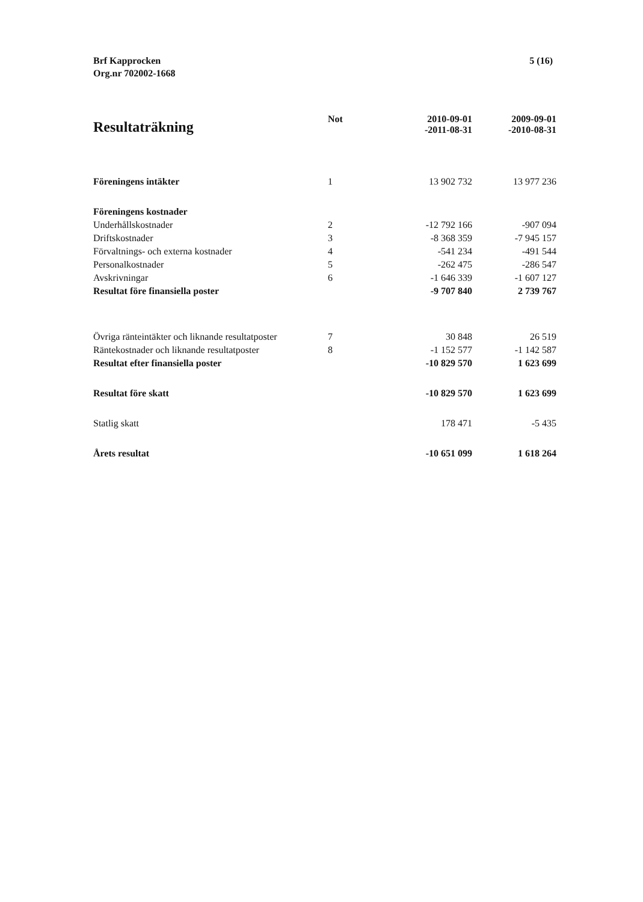Brf Kapprocken
Org.nr 702002-1668
5 (16)
| Resultaträkning | Not | 2010-09-01 -2011-08-31 | 2009-09-01 -2010-08-31 |
| --- | --- | --- | --- |
| Föreningens intäkter | 1 | 13 902 732 | 13 977 236 |
| Föreningens kostnader | | | |
| Underhållskostnader | 2 | -12 792 166 | -907 094 |
| Driftskostnader | 3 | -8 368 359 | -7 945 157 |
| Förvaltnings- och externa kostnader | 4 | -541 234 | -491 544 |
| Personalkostnader | 5 | -262 475 | -286 547 |
| Avskrivningar | 6 | -1 646 339 | -1 607 127 |
| Resultat före finansiella poster | | -9 707 840 | 2 739 767 |
| Övriga ränteintäkter och liknande resultatposter | 7 | 30 848 | 26 519 |
| Räntekostnader och liknande resultatposter | 8 | -1 152 577 | -1 142 587 |
| Resultat efter finansiella poster | | -10 829 570 | 1 623 699 |
| Resultat före skatt | | -10 829 570 | 1 623 699 |
| Statlig skatt | | 178 471 | -5 435 |
| Årets resultat | | -10 651 099 | 1 618 264 |